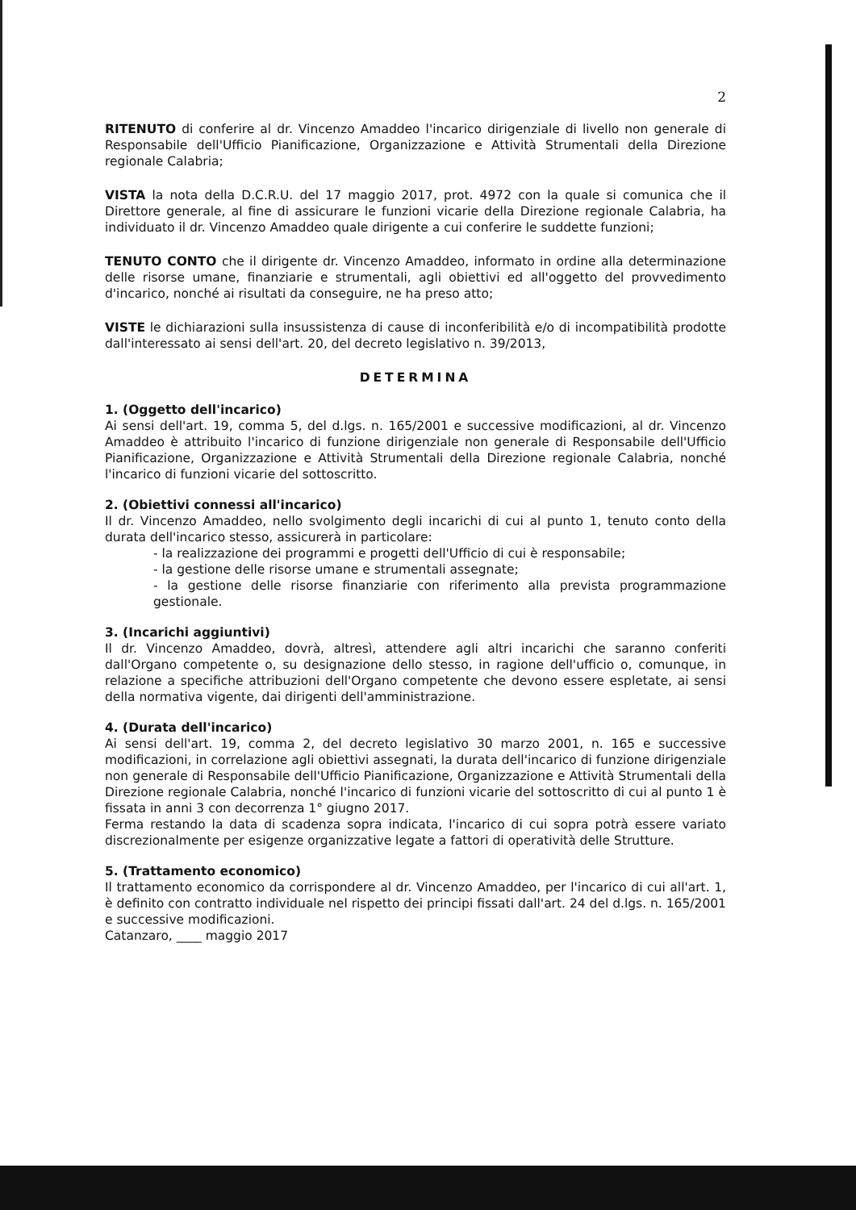2
RITENUTO di conferire al dr. Vincenzo Amaddeo l'incarico dirigenziale di livello non generale di Responsabile dell'Ufficio Pianificazione, Organizzazione e Attività Strumentali della Direzione regionale Calabria;
VISTA la nota della D.C.R.U. del 17 maggio 2017, prot. 4972 con la quale si comunica che il Direttore generale, al fine di assicurare le funzioni vicarie della Direzione regionale Calabria, ha individuato il dr. Vincenzo Amaddeo quale dirigente a cui conferire le suddette funzioni;
TENUTO CONTO che il dirigente dr. Vincenzo Amaddeo, informato in ordine alla determinazione delle risorse umane, finanziarie e strumentali, agli obiettivi ed all'oggetto del provvedimento d'incarico, nonché ai risultati da conseguire, ne ha preso atto;
VISTE le dichiarazioni sulla insussistenza di cause di inconferibilità e/o di incompatibilità prodotte dall'interessato ai sensi dell'art. 20, del decreto legislativo n. 39/2013,
DETERMINA
1. (Oggetto dell'incarico)
Ai sensi dell'art. 19, comma 5, del d.lgs. n. 165/2001 e successive modificazioni, al dr. Vincenzo Amaddeo è attribuito l'incarico di funzione dirigenziale non generale di Responsabile dell'Ufficio Pianificazione, Organizzazione e Attività Strumentali della Direzione regionale Calabria, nonché l'incarico di funzioni vicarie del sottoscritto.
2. (Obiettivi connessi all'incarico)
Il dr. Vincenzo Amaddeo, nello svolgimento degli incarichi di cui al punto 1, tenuto conto della durata dell'incarico stesso, assicurerà in particolare:
- la realizzazione dei programmi e progetti dell'Ufficio di cui è responsabile;
- la gestione delle risorse umane e strumentali assegnate;
- la gestione delle risorse finanziarie con riferimento alla prevista programmazione gestionale.
3. (Incarichi aggiuntivi)
Il dr. Vincenzo Amaddeo, dovrà, altresì, attendere agli altri incarichi che saranno conferiti dall'Organo competente o, su designazione dello stesso, in ragione dell'ufficio o, comunque, in relazione a specifiche attribuzioni dell'Organo competente che devono essere espletate, ai sensi della normativa vigente, dai dirigenti dell'amministrazione.
4. (Durata dell'incarico)
Ai sensi dell'art. 19, comma 2, del decreto legislativo 30 marzo 2001, n. 165 e successive modificazioni, in correlazione agli obiettivi assegnati, la durata dell'incarico di funzione dirigenziale non generale di Responsabile dell'Ufficio Pianificazione, Organizzazione e Attività Strumentali della Direzione regionale Calabria, nonché l'incarico di funzioni vicarie del sottoscritto di cui al punto 1 è fissata in anni 3 con decorrenza 1° giugno 2017.
Ferma restando la data di scadenza sopra indicata, l'incarico di cui sopra potrà essere variato discrezionalmente per esigenze organizzative legate a fattori di operatività delle Strutture.
5. (Trattamento economico)
Il trattamento economico da corrispondere al dr. Vincenzo Amaddeo, per l'incarico di cui all'art. 1, è definito con contratto individuale nel rispetto dei principi fissati dall'art. 24 del d.lgs. n. 165/2001 e successive modificazioni.
Catanzaro, ____ maggio 2017